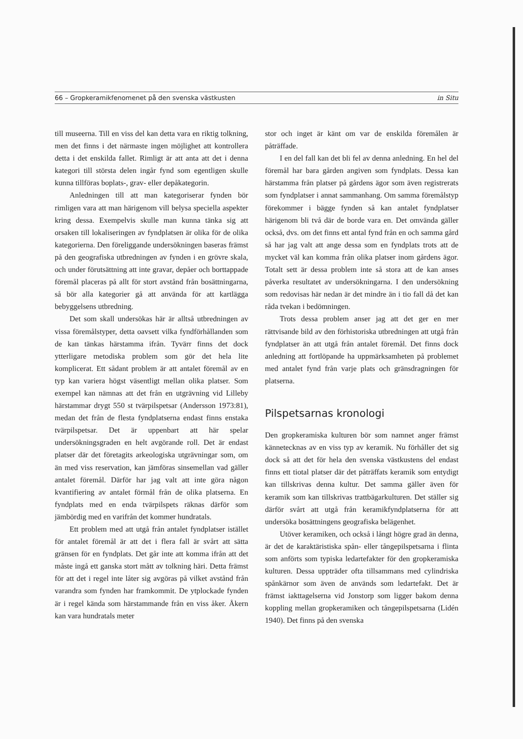66 – Gropkeramikfenomenet på den svenska västkusten in Situ
till museerna. Till en viss del kan detta vara en riktig tolkning, men det finns i det närmaste ingen möjlighet att kontrollera detta i det enskilda fallet. Rimligt är att anta att det i denna kategori till största delen ingår fynd som egentligen skulle kunna tillföras boplats-, grav- eller depåkategorin.
Anledningen till att man kategoriserar fynden bör rimligen vara att man härigenom vill belysa speciella aspekter kring dessa. Exempelvis skulle man kunna tänka sig att orsaken till lokaliseringen av fyndplatsen är olika för de olika kategorierna. Den föreliggande undersökningen baseras främst på den geografiska utbredningen av fynden i en grövre skala, och under förutsättning att inte gravar, depåer och borttappade föremål placeras på allt för stort avstånd från bosättningarna, så bör alla kategorier gå att använda för att kartlägga bebyggelsens utbredning.
Det som skall undersökas här är alltså utbredningen av vissa föremålstyper, detta oavsett vilka fyndförhållanden som de kan tänkas härstamma ifrån. Tyvärr finns det dock ytterligare metodiska problem som gör det hela lite komplicerat. Ett sådant problem är att antalet föremål av en typ kan variera högst väsentligt mellan olika platser. Som exempel kan nämnas att det från en utgrävning vid Lilleby härstammar drygt 550 st tvärpilspetsar (Andersson 1973:81), medan det från de flesta fyndplatserna endast finns enstaka tvärpilspetsar. Det är uppenbart att här spelar undersökningsgraden en helt avgörande roll. Det är endast platser där det företagits arkeologiska utgrävningar som, om än med viss reservation, kan jämföras sinsemellan vad gäller antalet föremål. Därför har jag valt att inte göra någon kvantifiering av antalet förmål från de olika platserna. En fyndplats med en enda tvärpilspets räknas därför som jämbördig med en varifrån det kommer hundratals.
Ett problem med att utgå från antalet fyndplatser istället för antalet föremål är att det i flera fall är svårt att sätta gränsen för en fyndplats. Det går inte att komma ifrån att det måste ingå ett ganska stort mått av tolkning häri. Detta främst för att det i regel inte låter sig avgöras på vilket avstånd från varandra som fynden har framkommit. De ytplockade fynden är i regel kända som härstammande från en viss åker. Åkern kan vara hundratals meter
stor och inget är känt om var de enskilda föremålen är påträffade.
I en del fall kan det bli fel av denna anledning. En hel del föremål har bara gården angiven som fyndplats. Dessa kan härstamma från platser på gårdens ägor som även registrerats som fyndplatser i annat sammanhang. Om samma föremålstyp förekommer i bägge fynden så kan antalet fyndplatser härigenom bli två där de borde vara en. Det omvända gäller också, dvs. om det finns ett antal fynd från en och samma gård så har jag valt att ange dessa som en fyndplats trots att de mycket väl kan komma från olika platser inom gårdens ägor. Totalt sett är dessa problem inte så stora att de kan anses påverka resultatet av undersökningarna. I den undersökning som redovisas här nedan är det mindre än i tio fall då det kan råda tvekan i bedömningen.
Trots dessa problem anser jag att det ger en mer rättvisande bild av den förhistoriska utbredningen att utgå från fyndplatser än att utgå från antalet föremål. Det finns dock anledning att fortlöpande ha uppmärksamheten på problemet med antalet fynd från varje plats och gränsdragningen för platserna.
Pilspetsarnas kronologi
Den gropkeramiska kulturen bör som namnet anger främst kännetecknas av en viss typ av keramik. Nu förhåller det sig dock så att det för hela den svenska västkustens del endast finns ett tiotal platser där det påträffats keramik som entydigt kan tillskrivas denna kultur. Det samma gäller även för keramik som kan tillskrivas trattbägarkulturen. Det ställer sig därför svårt att utgå från keramikfyndplatserna för att undersöka bosättningens geografiska belägenhet.
Utöver keramiken, och också i långt högre grad än denna, är det de karaktäristiska spån- eller tångepilspetsarna i flinta som anförts som typiska ledartefakter för den gropkeramiska kulturen. Dessa uppträder ofta tillsammans med cylindriska spånkärnor som även de används som ledartefakt. Det är främst iakttagelserna vid Jonstorp som ligger bakom denna koppling mellan gropkeramiken och tångepilspetsarna (Lidén 1940). Det finns på den svenska